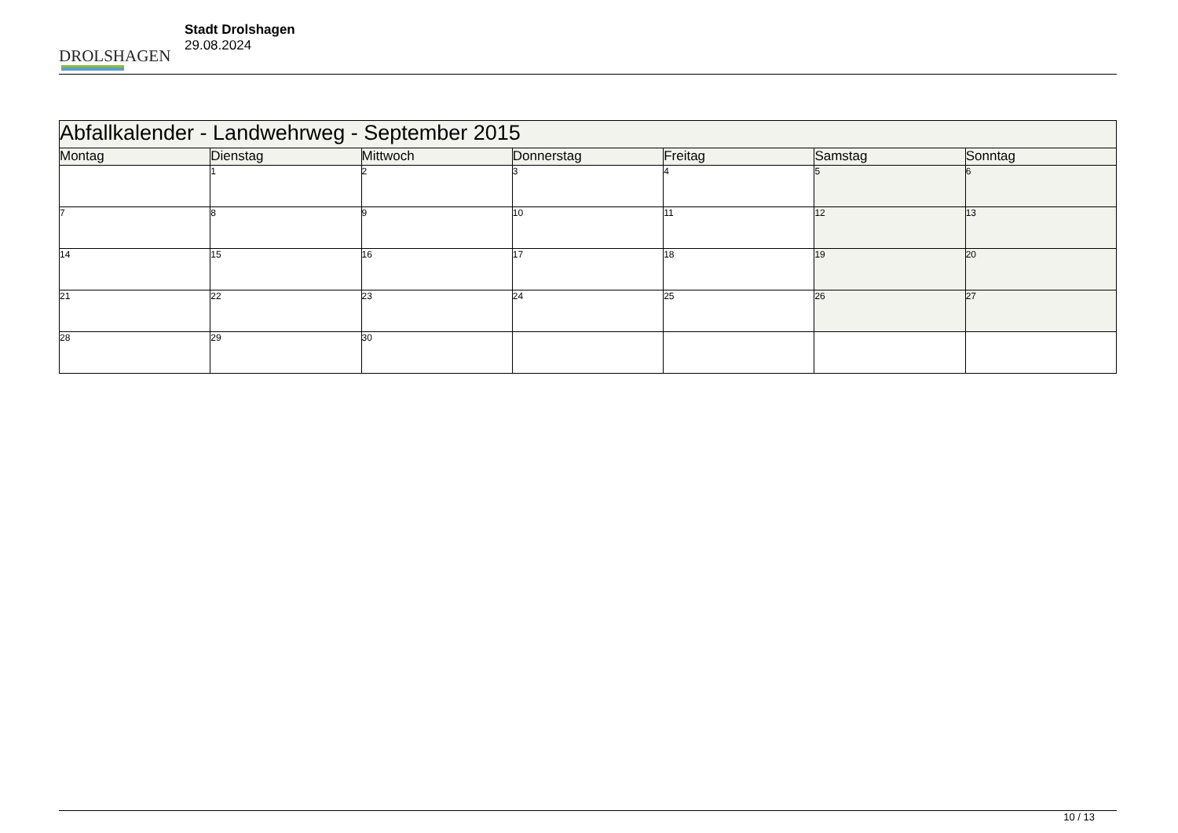DROLSHAGEN
Stadt Drolshagen
29.08.2024
| Abfallkalender - Landwehrweg - September 2015 | | | | | | |
| --- | --- | --- | --- | --- | --- | --- |
| Montag | Dienstag | Mittwoch | Donnerstag | Freitag | Samstag | Sonntag |
| | 1 | 2 | 3 | 4 | 5 | 6 |
| 7 | 8 | 9 | 10 | 11 | 12 | 13 |
| 14 | 15 | 16 | 17 | 18 | 19 | 20 |
| 21 | 22 | 23 | 24 | 25 | 26 | 27 |
| 28 | 29 | 30 | | | | |
10 / 13